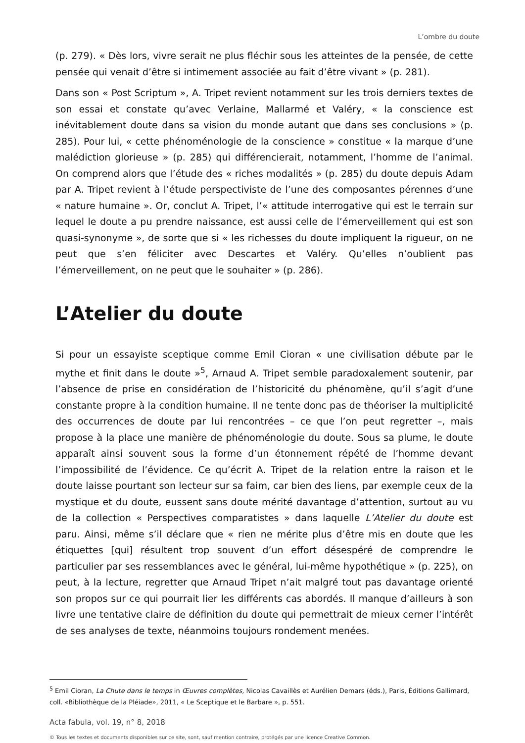L’ombre du doute
(p. 279). « Dès lors, vivre serait ne plus fléchir sous les atteintes de la pensée, de cette pensée qui venait d’être si intimement associée au fait d’être vivant » (p. 281).
Dans son « Post Scriptum », A. Tripet revient notamment sur les trois derniers textes de son essai et constate qu’avec Verlaine, Mallarmé et Valéry, « la conscience est inévitablement doute dans sa vision du monde autant que dans ses conclusions » (p. 285). Pour lui, « cette phénoménologie de la conscience » constitue « la marque d’une malédiction glorieuse » (p. 285) qui différencierait, notamment, l’homme de l’animal. On comprend alors que l’étude des « riches modalités » (p. 285) du doute depuis Adam par A. Tripet revient à l’étude perspectiviste de l’une des composantes pérennes d’une « nature humaine ». Or, conclut A. Tripet, l’« attitude interrogative qui est le terrain sur lequel le doute a pu prendre naissance, est aussi celle de l’émerveillement qui est son quasi-synonyme », de sorte que si « les richesses du doute impliquent la rigueur, on ne peut que s’en féliciter avec Descartes et Valéry. Qu’elles n’oublient pas l’émerveillement, on ne peut que le souhaiter » (p. 286).
L’Atelier du doute
Si pour un essayiste sceptique comme Emil Cioran « une civilisation débute par le mythe et finit dans le doute »<sup>5</sup>, Arnaud A. Tripet semble paradoxalement soutenir, par l’absence de prise en considération de l’historicité du phénomène, qu’il s’agit d’une constante propre à la condition humaine. Il ne tente donc pas de théoriser la multiplicité des occurrences de doute par lui rencontrées – ce que l’on peut regretter –, mais propose à la place une manière de phénoménologie du doute. Sous sa plume, le doute apparaît ainsi souvent sous la forme d’un étonnement répété de l’homme devant l’impossibilité de l’évidence. Ce qu’écrit A. Tripet de la relation entre la raison et le doute laisse pourtant son lecteur sur sa faim, car bien des liens, par exemple ceux de la mystique et du doute, eussent sans doute mérité davantage d’attention, surtout au vu de la collection « Perspectives comparatistes » dans laquelle L’Atelier du doute est paru. Ainsi, même s’il déclare que « rien ne mérite plus d’être mis en doute que les étiquettes [qui] résultent trop souvent d’un effort désespéré de comprendre le particulier par ses ressemblances avec le général, lui-même hypothétique » (p. 225), on peut, à la lecture, regretter que Arnaud Tripet n’ait malgré tout pas davantage orienté son propos sur ce qui pourrait lier les différents cas abordés. Il manque d’ailleurs à son livre une tentative claire de définition du doute qui permettrait de mieux cerner l’intérêt de ses analyses de texte, néanmoins toujours rondement menées.
<sup>5</sup> Emil Cioran, La Chute dans le temps in Œuvres complètes, Nicolas Cavaillès et Aurélien Demars (éds.), Paris, Éditions Gallimard, coll. «Bibliothèque de la Pléiade», 2011, « Le Sceptique et le Barbare », p. 551.
Acta fabula, vol. 19, n° 8, 2018
© Tous les textes et documents disponibles sur ce site, sont, sauf mention contraire, protégés par une licence Creative Common.